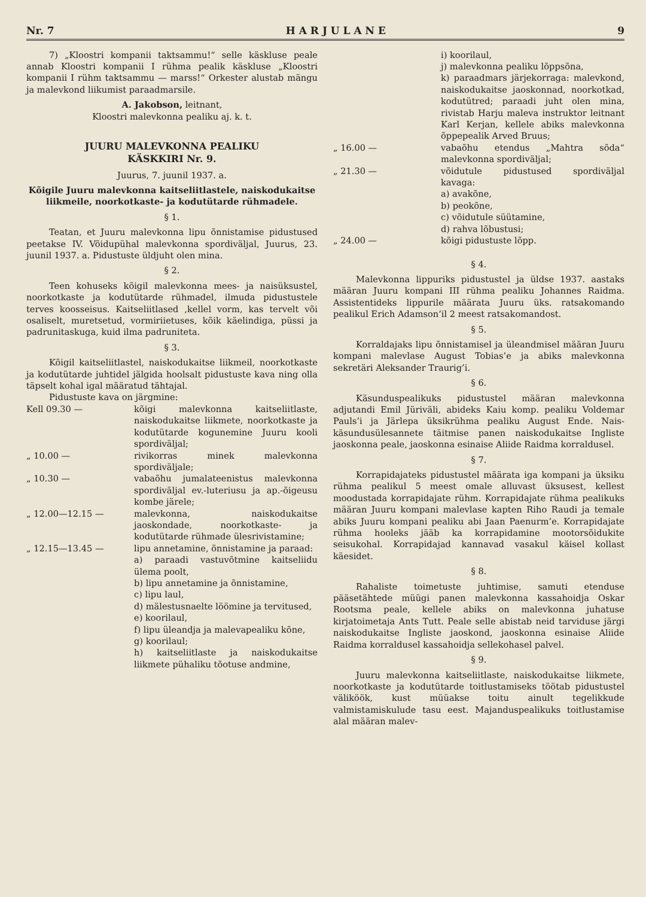Nr. 7 H A R J U L A N E 9
7) „Kloostri kompanii taktsammu!“ selle käskluse peale annab Kloostri kompanii I rühma pealik käskluse „Kloostri kompanii I rühm taktsammu — marss!“ Orkester alustab mängu ja malevkond liikumist paraadmarsile.
A. Jakobson, leitnant,
Kloostri malevkonna pealiku aj. k. t.
JUURU MALEVKONNA PEALIKU
KÄSKKIRI Nr. 9.
Juurus, 7. juunil 1937. a.
Kõigile Juuru malevkonna kaitseliitlastele, naiskodukaitse liikmeile, noorkotkaste- ja kodutütarde rühmadele.
§ 1.
Teatan, et Juuru malevkonna lipu õnnistamise pidustused peetakse IV. Võidupühal malevkonna spordiväljal, Juurus, 23. juunil 1937. a. Pidustuste üldjuht olen mina.
§ 2.
Teen kohuseks kõigil malevkonna mees- ja naisüksustel, noorkotkaste ja kodutütarde rühmadel, ilmuda pidustustele terves koosseisus. Kaitseliitlased ,kellel vorm, kas tervelt või osaliselt, muretsetud, vormiriietuses, kõik käelindiga, püssi ja padrunitaskuga, kuid ilma padruniteta.
§ 3.
Kõigil kaitseliitlastel, naiskodukaitse liikmeil, noorkotkaste ja kodutütarde juhtidel jälgida hoolsalt pidustuste kava ning olla täpselt kohal igal määratud tähtajal.
Pidustuste kava on järgmine:
Kell 09.30 — kõigi malevkonna kaitseliitlaste, naiskodukaitse liikmete, noorkotkaste ja kodutütarde kogunemine Juuru kooli spordiväljal;
„ 10.00 — rivikorras minek malevkonna spordiväljale;
„ 10.30 — vabaõhu jumalateenistus malevkonna spordiväljal ev.-luteriusu ja ap.-õigeusu kombe järele;
„ 12.00—12.15 — malevkonna, naiskodukaitse jaoskondade, noorkotkaste- ja kodutütarde rühmade ülesrivistamine;
„ 12.15—13.45 — lipu annetamine, õnnistamine ja paraad:
a) paraadi vastuvõtmine kaitseliidu ülema poolt,
b) lipu annetamine ja õnnistamine,
c) lipu laul,
d) mälestusnaelte löömine ja tervitused,
e) koorilaul,
f) lipu üleandja ja malevapealiku kõne,
g) koorilaul;
h) kaitseliitlaste ja naiskodukaitse liikmete pühaliku tõotuse andmine,
i) koorilaul,
j) malevkonna pealiku lõppsõna,
k) paraadmars järjekorraga: malevkond, naiskodukaitse jaoskonnad, noorkotkad, kodutütred; paraadi juht olen mina, rivistab Harju maleva instruktor leitnant Karl Kerjan, kellele abiks malevkonna õppepealik Arved Bruus;
„ 16.00 — vabaõhu etendus „Mahtra sõda“ malevkonna spordiväljal;
„ 21.30 — võidutule pidustused spordiväljal kavaga:
a) avakõne,
b) peokõne,
c) võidutule süütamine,
d) rahva lõbustusi;
„ 24.00 — kõigi pidustuste lõpp.
§ 4.
Malevkonna lippuriks pidustustel ja üldse 1937. aastaks määran Juuru kompani III rühma pealiku Johannes Raidma. Assistentideks lippurile määrata Juuru üks. ratsakomando pealikul Erich Adamson’il 2 meest ratsakomandost.
§ 5.
Korraldajaks lipu õnnistamisel ja üleandmisel määran Juuru kompani malevlase August Tobias’e ja abiks malevkonna sekretäri Aleksander Traurig’i.
§ 6.
Käsunduspealikuks pidustustel määran malevkonna adjutandi Emil Jüriväli, abideks Kaiu komp. pealiku Voldemar Pauls’i ja Järlepa üksikrühma pealiku August Ende. Nais-käsundusülesannete täitmise panen naiskodukaitse Ingliste jaoskonna peale, jaoskonna esinaise Aliide Raidma korraldusel.
§ 7.
Korrapidajateks pidustustel määrata iga kompani ja üksiku rühma pealikul 5 meest omale alluvast üksusest, kellest moodustada korrapidajate rühm. Korrapidajate rühma pealikuks määran Juuru kompani malevlase kapten Riho Raudi ja temale abiks Juuru kompani pealiku abi Jaan Paenurm’e. Korrapidajate rühma hooleks jääb ka korrapidamine mootorsõidukite seisukohal. Korrapidajad kannavad vasakul käisel kollast käesidet.
§ 8.
Rahaliste toimetuste juhtimise, samuti etenduse pääsetähtede müügi panen malevkonna kassahoidja Oskar Rootsma peale, kellele abiks on malevkonna juhatuse kirjatoimetaja Ants Tutt. Peale selle abistab neid tarviduse järgi naiskodukaitse Ingliste jaoskond, jaoskonna esinaise Aliide Raidma korraldusel kassahoidja sellekohasel palvel.
§ 9.
Juuru malevkonna kaitseliitlaste, naiskodukaitse liikmete, noorkotkaste ja kodutütarde toitlustamiseks töötab pidustustel väliköök, kust müüakse toitu ainult tegelikkude valmistamiskulude tasu eest. Majanduspealikuks toitlustamise alal määran malev-